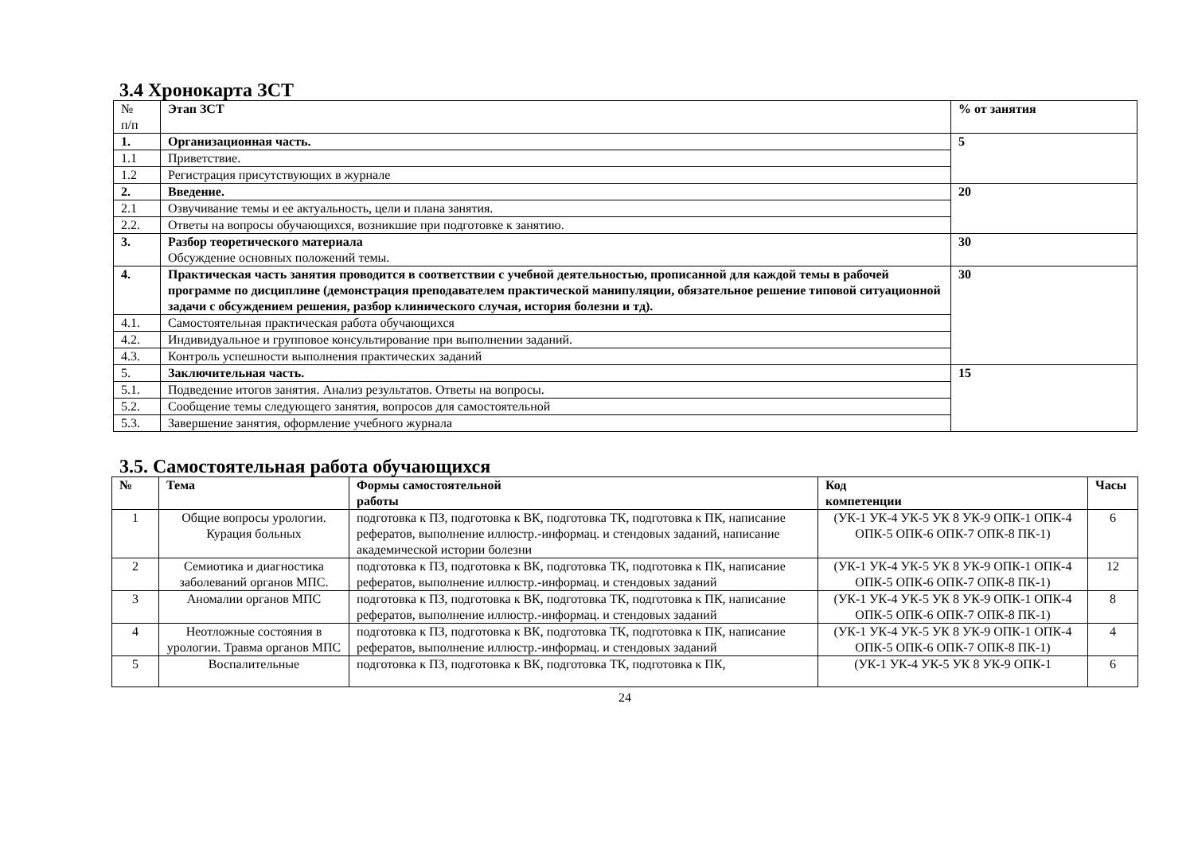3.4 Хронокарта ЗСТ
| № п/п | Этап ЗСТ | % от занятия |
| --- | --- | --- |
| 1. | Организационная часть. | 5 |
| 1.1 | Приветствие. | |
| 1.2 | Регистрация присутствующих в журнале | |
| 2. | Введение. | 20 |
| 2.1 | Озвучивание темы и ее актуальность, цели и плана занятия. | |
| 2.2. | Ответы на вопросы обучающихся, возникшие при подготовке к занятию. | |
| 3. | Разбор теоретического материала Обсуждение основных положений темы. | 30 |
| 4. | Практическая часть занятия проводится в соответствии с учебной деятельностью, прописанной для каждой темы в рабочей программе по дисциплине (демонстрация преподавателем практической манипуляции, обязательное решение типовой ситуационной задачи с обсуждением решения, разбор клинического случая, история болезни и тд). | 30 |
| 4.1. | Самостоятельная практическая работа обучающихся | |
| 4.2. | Индивидуальное и групповое консультирование при выполнении заданий. | |
| 4.3. | Контроль успешности выполнения практических заданий | |
| 5. | Заключительная часть. | 15 |
| 5.1. | Подведение итогов занятия. Анализ результатов. Ответы на вопросы. | |
| 5.2. | Сообщение темы следующего занятия, вопросов для самостоятельной | |
| 5.3. | Завершение занятия, оформление учебного журнала | |
3.5. Самостоятельная работа обучающихся
| № | Тема | Формы самостоятельной работы | Код компетенции | Часы |
| --- | --- | --- | --- | --- |
| 1 | Общие вопросы урологии. Курация больных | подготовка к ПЗ, подготовка к ВК, подготовка ТК, подготовка к ПК, написание рефератов, выполнение иллюстр.-информац. и стендовых заданий, написание академической истории болезни | (УК-1 УК-4 УК-5 УК 8 УК-9 ОПК-1 ОПК-4 ОПК-5 ОПК-6 ОПК-7 ОПК-8 ПК-1) | 6 |
| 2 | Семиотика и диагностика заболеваний органов МПС. | подготовка к ПЗ, подготовка к ВК, подготовка ТК, подготовка к ПК, написание рефератов, выполнение иллюстр.-информац. и стендовых заданий | (УК-1 УК-4 УК-5 УК 8 УК-9 ОПК-1 ОПК-4 ОПК-5 ОПК-6 ОПК-7 ОПК-8 ПК-1) | 12 |
| 3 | Аномалии органов МПС | подготовка к ПЗ, подготовка к ВК, подготовка ТК, подготовка к ПК, написание рефератов, выполнение иллюстр.-информац. и стендовых заданий | (УК-1 УК-4 УК-5 УК 8 УК-9 ОПК-1 ОПК-4 ОПК-5 ОПК-6 ОПК-7 ОПК-8 ПК-1) | 8 |
| 4 | Неотложные состояния в урологии. Травма органов МПС | подготовка к ПЗ, подготовка к ВК, подготовка ТК, подготовка к ПК, написание рефератов, выполнение иллюстр.-информац. и стендовых заданий | (УК-1 УК-4 УК-5 УК 8 УК-9 ОПК-1 ОПК-4 ОПК-5 ОПК-6 ОПК-7 ОПК-8 ПК-1) | 4 |
| 5 | Воспалительные | подготовка к ПЗ, подготовка к ВК, подготовка ТК, подготовка к ПК, | (УК-1 УК-4 УК-5 УК 8 УК-9 ОПК-1 | 6 |
24